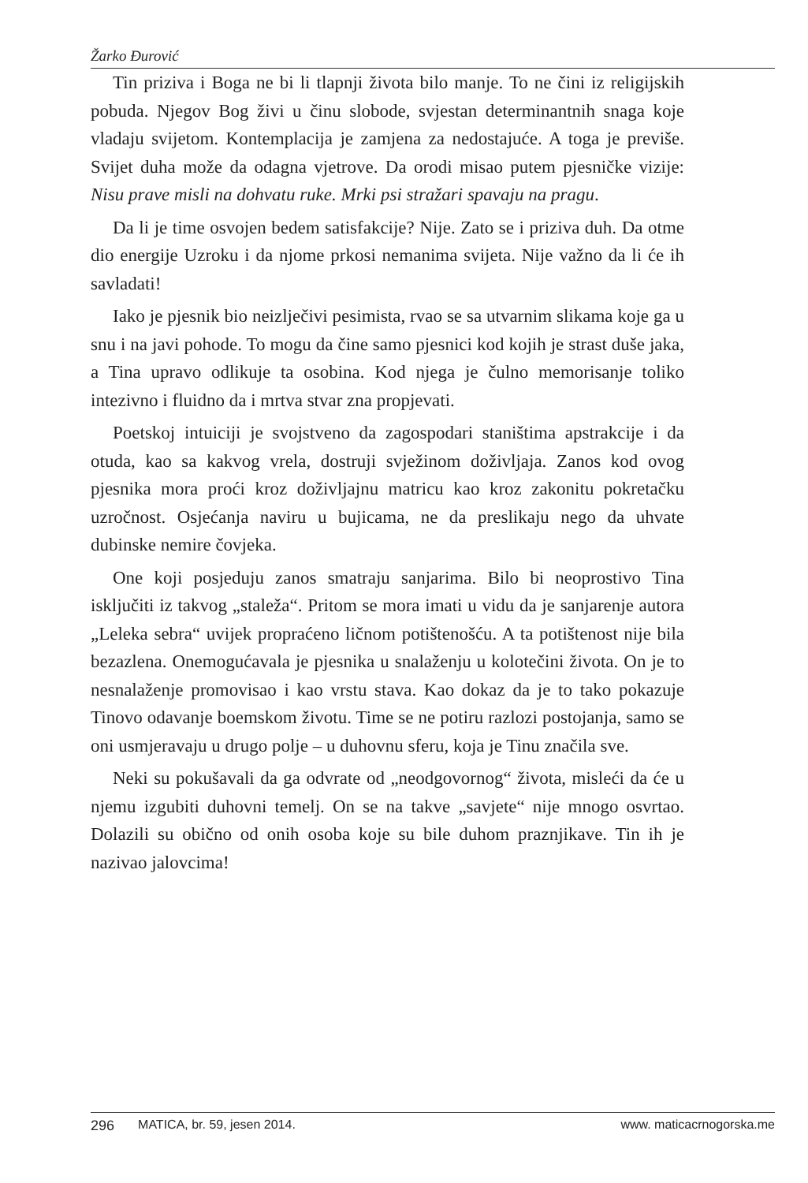Žarko Đurović
Tin priziva i Boga ne bi li tlapnji života bilo manje. To ne čini iz religijskih pobuda. Njegov Bog živi u činu slobode, svjestan determinantnih snaga koje vladaju svijetom. Kontemplacija je zamjena za nedostajuće. A toga je previše. Svijet duha može da odagna vjetrove. Da orodi misao putem pjesničke vizije: Nisu prave misli na dohvatu ruke. Mrki psi stražari spavaju na pragu.
Da li je time osvojen bedem satisfakcije? Nije. Zato se i priziva duh. Da otme dio energije Uzroku i da njome prkosi nemanima svijeta. Nije važno da li će ih savladati!
Iako je pjesnik bio neizlječivi pesimista, rvao se sa utvarnim slikama koje ga u snu i na javi pohode. To mogu da čine samo pjesnici kod kojih je strast duše jaka, a Tina upravo odlikuje ta osobina. Kod njega je čulno memorisanje toliko intezivno i fluidno da i mrtva stvar zna propjevati.
Poetskoj intuiciji je svojstveno da zagospodari staništima apstrakcije i da otuda, kao sa kakvog vrela, dostruji svježinom doživljaja. Zanos kod ovog pjesnika mora proći kroz doživljajnu matricu kao kroz zakonitu pokretačku uzročnost. Osjećanja naviru u bujicama, ne da preslikaju nego da uhvate dubinske nemire čovjeka.
One koji posjeduju zanos smatraju sanjarima. Bilo bi neoprostivo Tina isključiti iz takvog „staleža“. Pritom se mora imati u vidu da je sanjarenje autora „Leleka sebra“ uvijek propraćeno ličnom potištenošću. A ta potištenost nije bila bezazlena. Onemogućavala je pjesnika u snalaženju u kolotečini života. On je to nesnalaženje promovisao i kao vrstu stava. Kao dokaz da je to tako pokazuje Tinovo odavanje boemskom životu. Time se ne potiru razlozi postojanja, samo se oni usmjeravaju u drugo polje – u duhovnu sferu, koja je Tinu značila sve.
Neki su pokušavali da ga odvrate od „neodgovornog“ života, misleći da će u njemu izgubiti duhovni temelj. On se na takve „savjete“ nije mnogo osvrtao. Dolazili su obično od onih osoba koje su bile duhom praznjikave. Tin ih je nazivao jalovcima!
296 MATICA, br. 59, jesen 2014. www. maticacrnogorska.me